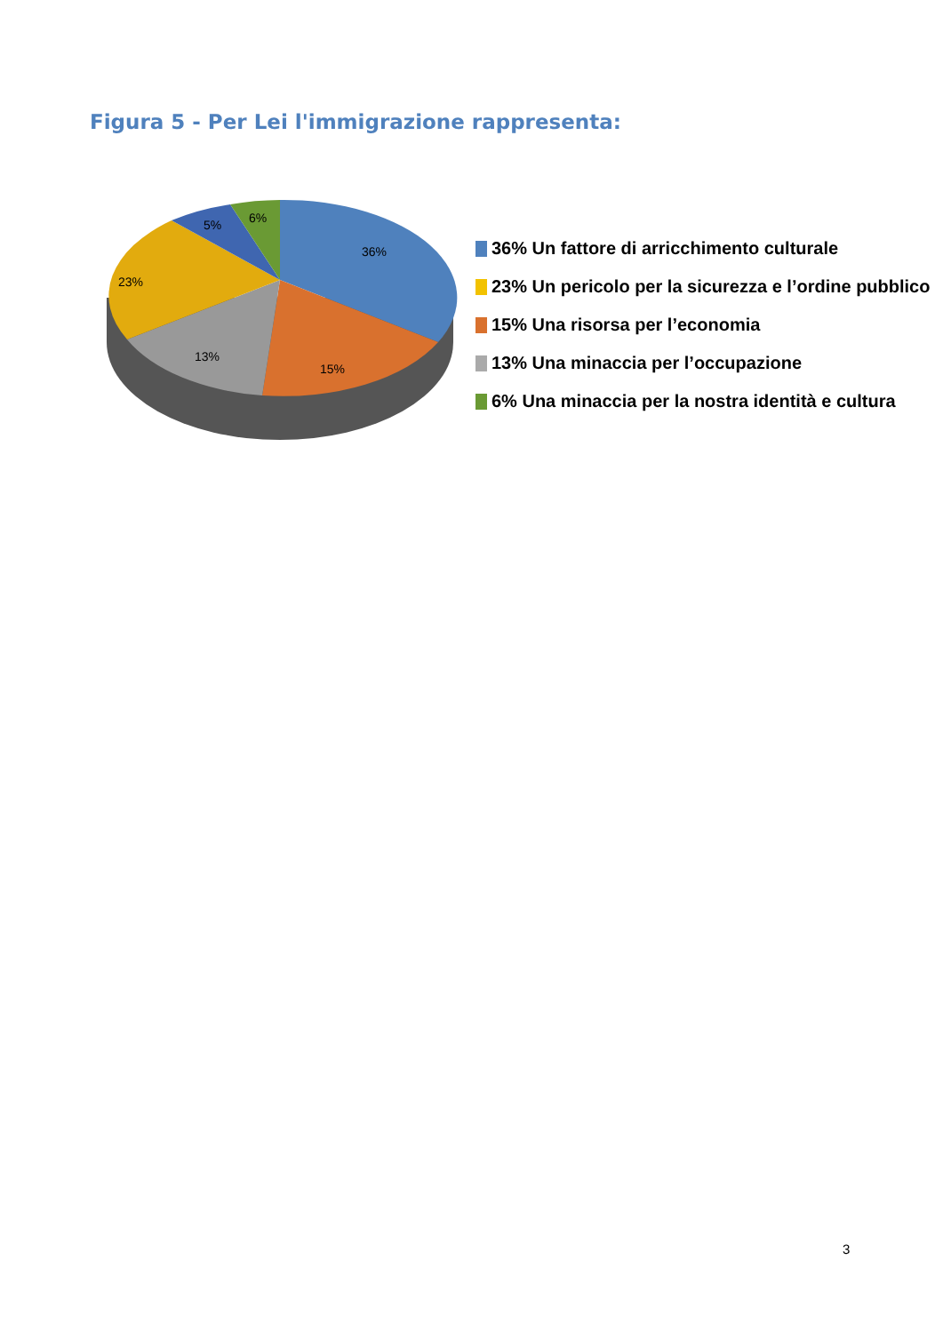Figura 5 - Per Lei l'immigrazione rappresenta:
36%
15%
13%
23%
5%
6%
36% Un fattore di arricchimento culturale
23% Un pericolo per la sicurezza e l’ordine pubblico
15% Una risorsa per l’economia
13% Una minaccia per l’occupazione
6% Una minaccia per la nostra identità e cultura
3